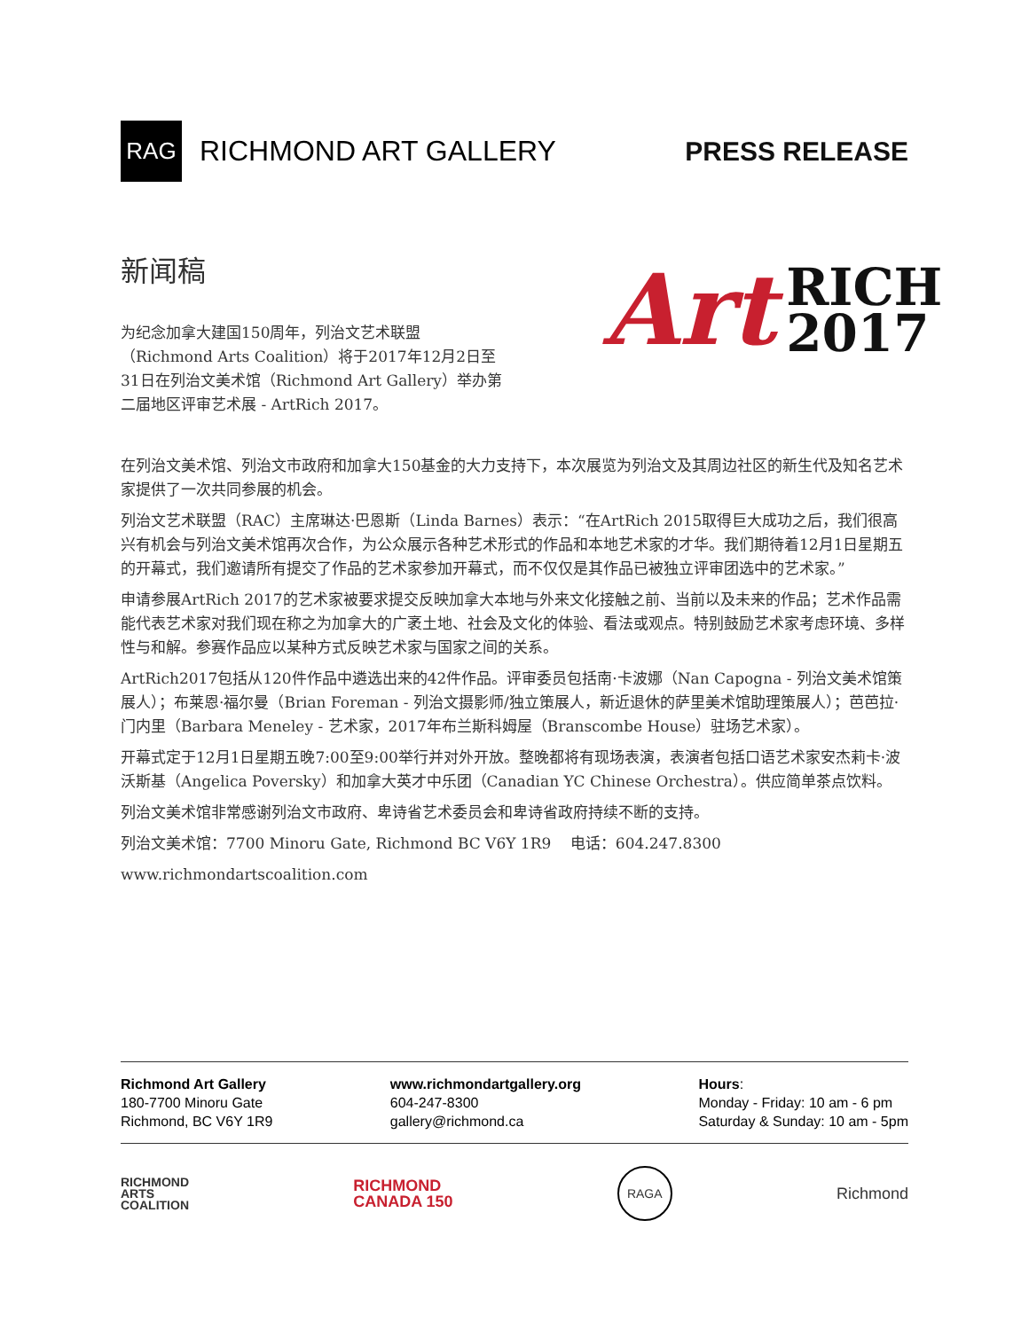RAG
RICHMOND ART GALLERY
PRESS RELEASE
新闻稿
为纪念加拿大建国150周年，列治文艺术联盟（Richmond Arts Coalition）将于2017年12月2日至31日在列治文美术馆（Richmond Art Gallery）举办第二届地区评审艺术展 - ArtRich 2017。
Art
RICH
2017
在列治文美术馆、列治文市政府和加拿大150基金的大力支持下，本次展览为列治文及其周边社区的新生代及知名艺术家提供了一次共同参展的机会。
列治文艺术联盟（RAC）主席琳达·巴恩斯（Linda Barnes）表示：“在ArtRich 2015取得巨大成功之后，我们很高兴有机会与列治文美术馆再次合作，为公众展示各种艺术形式的作品和本地艺术家的才华。我们期待着12月1日星期五的开幕式，我们邀请所有提交了作品的艺术家参加开幕式，而不仅仅是其作品已被独立评审团选中的艺术家。”
申请参展ArtRich 2017的艺术家被要求提交反映加拿大本地与外来文化接触之前、当前以及未来的作品；艺术作品需能代表艺术家对我们现在称之为加拿大的广袤土地、社会及文化的体验、看法或观点。特别鼓励艺术家考虑环境、多样性与和解。参赛作品应以某种方式反映艺术家与国家之间的关系。
ArtRich2017包括从120件作品中遴选出来的42件作品。评审委员包括南·卡波娜（Nan Capogna - 列治文美术馆策展人）；布莱恩·福尔曼（Brian Foreman - 列治文摄影师/独立策展人，新近退休的萨里美术馆助理策展人）；芭芭拉·门内里（Barbara Meneley - 艺术家，2017年布兰斯科姆屋（Branscombe House）驻场艺术家）。
开幕式定于12月1日星期五晚7:00至9:00举行并对外开放。整晚都将有现场表演，表演者包括口语艺术家安杰莉卡·波沃斯基（Angelica Poversky）和加拿大英才中乐团（Canadian YC Chinese Orchestra）。供应简单茶点饮料。
列治文美术馆非常感谢列治文市政府、卑诗省艺术委员会和卑诗省政府持续不断的支持。
列治文美术馆：7700 Minoru Gate, Richmond BC V6Y 1R9 电话：604.247.8300
www.richmondartscoalition.com
Richmond Art Gallery
180-7700 Minoru Gate
Richmond, BC V6Y 1R9
www.richmondartgallery.org
604-247-8300
gallery@richmond.ca
Hours:
Monday - Friday: 10 am - 6 pm
Saturday & Sunday: 10 am - 5pm
RICHMOND
ARTS
COALITION
RICHMOND
CANADA 150
RAGA
Richmond